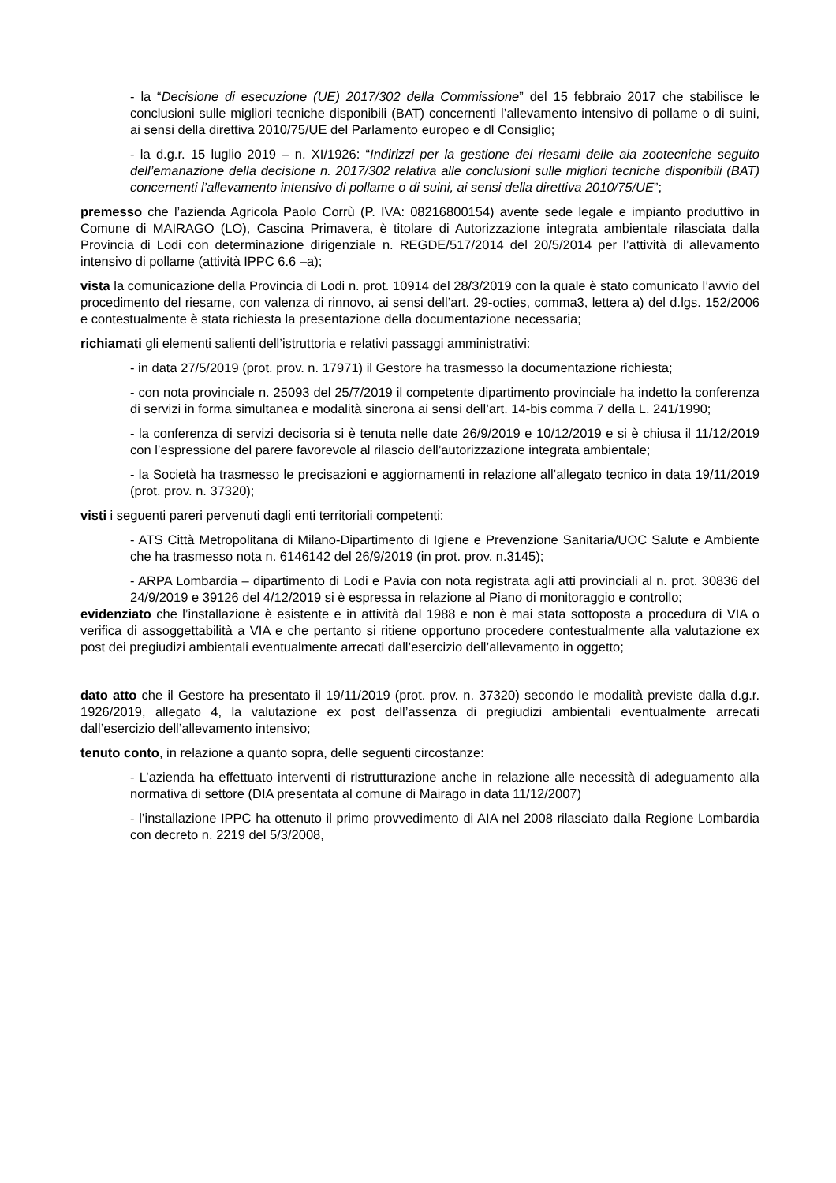- la “Decisione di esecuzione (UE) 2017/302 della Commissione” del 15 febbraio 2017 che stabilisce le conclusioni sulle migliori tecniche disponibili (BAT) concernenti l’allevamento intensivo di pollame o di suini, ai sensi della direttiva 2010/75/UE del Parlamento europeo e dl Consiglio;
- la d.g.r. 15 luglio 2019 – n. XI/1926: “Indirizzi per la gestione dei riesami delle aia zootecniche seguito dell’emanazione della decisione n. 2017/302 relativa alle conclusioni sulle migliori tecniche disponibili (BAT) concernenti l’allevamento intensivo di pollame o di suini, ai sensi della direttiva 2010/75/UE”;
premesso che l’azienda Agricola Paolo Corrù (P. IVA: 08216800154) avente sede legale e impianto produttivo in Comune di MAIRAGO (LO), Cascina Primavera, è titolare di Autorizzazione integrata ambientale rilasciata dalla Provincia di Lodi con determinazione dirigenziale n. REGDE/517/2014 del 20/5/2014 per l’attività di allevamento intensivo di pollame (attività IPPC 6.6 –a);
vista la comunicazione della Provincia di Lodi n. prot. 10914 del 28/3/2019 con la quale è stato comunicato l’avvio del procedimento del riesame, con valenza di rinnovo, ai sensi dell’art. 29-octies, comma3, lettera a) del d.lgs. 152/2006 e contestualmente è stata richiesta la presentazione della documentazione necessaria;
richiamati gli elementi salienti dell’istruttoria e relativi passaggi amministrativi:
- in data 27/5/2019 (prot. prov. n. 17971) il Gestore ha trasmesso la documentazione richiesta;
- con nota provinciale n. 25093 del 25/7/2019 il competente dipartimento provinciale ha indetto la conferenza di servizi in forma simultanea e modalità sincrona ai sensi dell’art. 14-bis comma 7 della L. 241/1990;
- la conferenza di servizi decisoria si è tenuta nelle date 26/9/2019 e 10/12/2019 e si è chiusa il 11/12/2019 con l’espressione del parere favorevole al rilascio dell’autorizzazione integrata ambientale;
- la Società ha trasmesso le precisazioni e aggiornamenti in relazione all’allegato tecnico in data 19/11/2019 (prot. prov. n. 37320);
visti i seguenti pareri pervenuti dagli enti territoriali competenti:
- ATS Città Metropolitana di Milano-Dipartimento di Igiene e Prevenzione Sanitaria/UOC Salute e Ambiente che ha trasmesso nota n. 6146142 del 26/9/2019 (in prot. prov. n.3145);
- ARPA Lombardia – dipartimento di Lodi e Pavia con nota registrata agli atti provinciali al n. prot. 30836 del 24/9/2019 e 39126 del 4/12/2019 si è espressa in relazione al Piano di monitoraggio e controllo;
evidenziato che l’installazione è esistente e in attività dal 1988 e non è mai stata sottoposta a procedura di VIA o verifica di assoggettabilità a VIA e che pertanto si ritiene opportuno procedere contestualmente alla valutazione ex post dei pregiudizi ambientali eventualmente arrecati dall’esercizio dell’allevamento in oggetto;
dato atto che il Gestore ha presentato il 19/11/2019 (prot. prov. n. 37320) secondo le modalità previste dalla d.g.r. 1926/2019, allegato 4, la valutazione ex post dell’assenza di pregiudizi ambientali eventualmente arrecati dall’esercizio dell’allevamento intensivo;
tenuto conto, in relazione a quanto sopra, delle seguenti circostanze:
- L’azienda ha effettuato interventi di ristrutturazione anche in relazione alle necessità di adeguamento alla normativa di settore (DIA presentata al comune di Mairago in data 11/12/2007)
- l’installazione IPPC ha ottenuto il primo provvedimento di AIA nel 2008 rilasciato dalla Regione Lombardia con decreto n. 2219 del 5/3/2008,